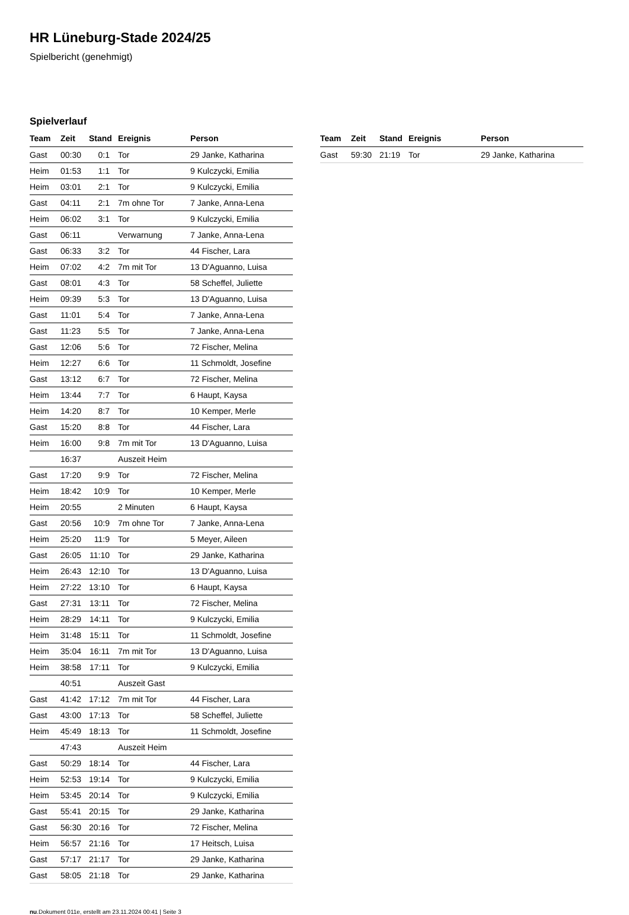HR Lüneburg-Stade 2024/25
Spielbericht (genehmigt)
Spielverlauf
| Team | Zeit | Stand | Ereignis | Person |
| --- | --- | --- | --- | --- |
| Gast | 00:30 | 0:1 | Tor | 29 Janke, Katharina |
| Heim | 01:53 | 1:1 | Tor | 9 Kulczycki, Emilia |
| Heim | 03:01 | 2:1 | Tor | 9 Kulczycki, Emilia |
| Gast | 04:11 | 2:1 | 7m ohne Tor | 7 Janke, Anna-Lena |
| Heim | 06:02 | 3:1 | Tor | 9 Kulczycki, Emilia |
| Gast | 06:11 | | Verwarnung | 7 Janke, Anna-Lena |
| Gast | 06:33 | 3:2 | Tor | 44 Fischer, Lara |
| Heim | 07:02 | 4:2 | 7m mit Tor | 13 D'Aguanno, Luisa |
| Gast | 08:01 | 4:3 | Tor | 58 Scheffel, Juliette |
| Heim | 09:39 | 5:3 | Tor | 13 D'Aguanno, Luisa |
| Gast | 11:01 | 5:4 | Tor | 7 Janke, Anna-Lena |
| Gast | 11:23 | 5:5 | Tor | 7 Janke, Anna-Lena |
| Gast | 12:06 | 5:6 | Tor | 72 Fischer, Melina |
| Heim | 12:27 | 6:6 | Tor | 11 Schmoldt, Josefine |
| Gast | 13:12 | 6:7 | Tor | 72 Fischer, Melina |
| Heim | 13:44 | 7:7 | Tor | 6 Haupt, Kaysa |
| Heim | 14:20 | 8:7 | Tor | 10 Kemper, Merle |
| Gast | 15:20 | 8:8 | Tor | 44 Fischer, Lara |
| Heim | 16:00 | 9:8 | 7m mit Tor | 13 D'Aguanno, Luisa |
| | 16:37 | | Auszeit Heim | |
| Gast | 17:20 | 9:9 | Tor | 72 Fischer, Melina |
| Heim | 18:42 | 10:9 | Tor | 10 Kemper, Merle |
| Heim | 20:55 | | 2 Minuten | 6 Haupt, Kaysa |
| Gast | 20:56 | 10:9 | 7m ohne Tor | 7 Janke, Anna-Lena |
| Heim | 25:20 | 11:9 | Tor | 5 Meyer, Aileen |
| Gast | 26:05 | 11:10 | Tor | 29 Janke, Katharina |
| Heim | 26:43 | 12:10 | Tor | 13 D'Aguanno, Luisa |
| Heim | 27:22 | 13:10 | Tor | 6 Haupt, Kaysa |
| Gast | 27:31 | 13:11 | Tor | 72 Fischer, Melina |
| Heim | 28:29 | 14:11 | Tor | 9 Kulczycki, Emilia |
| Heim | 31:48 | 15:11 | Tor | 11 Schmoldt, Josefine |
| Heim | 35:04 | 16:11 | 7m mit Tor | 13 D'Aguanno, Luisa |
| Heim | 38:58 | 17:11 | Tor | 9 Kulczycki, Emilia |
| | 40:51 | | Auszeit Gast | |
| Gast | 41:42 | 17:12 | 7m mit Tor | 44 Fischer, Lara |
| Gast | 43:00 | 17:13 | Tor | 58 Scheffel, Juliette |
| Heim | 45:49 | 18:13 | Tor | 11 Schmoldt, Josefine |
| | 47:43 | | Auszeit Heim | |
| Gast | 50:29 | 18:14 | Tor | 44 Fischer, Lara |
| Heim | 52:53 | 19:14 | Tor | 9 Kulczycki, Emilia |
| Heim | 53:45 | 20:14 | Tor | 9 Kulczycki, Emilia |
| Gast | 55:41 | 20:15 | Tor | 29 Janke, Katharina |
| Gast | 56:30 | 20:16 | Tor | 72 Fischer, Melina |
| Heim | 56:57 | 21:16 | Tor | 17 Heitsch, Luisa |
| Gast | 57:17 | 21:17 | Tor | 29 Janke, Katharina |
| Gast | 58:05 | 21:18 | Tor | 29 Janke, Katharina |
| Team | Zeit | Stand | Ereignis | Person |
| --- | --- | --- | --- | --- |
| Gast | 59:30 | 21:19 | Tor | 29 Janke, Katharina |
nu.Dokument 011e, erstellt am 23.11.2024 00:41 | Seite 3